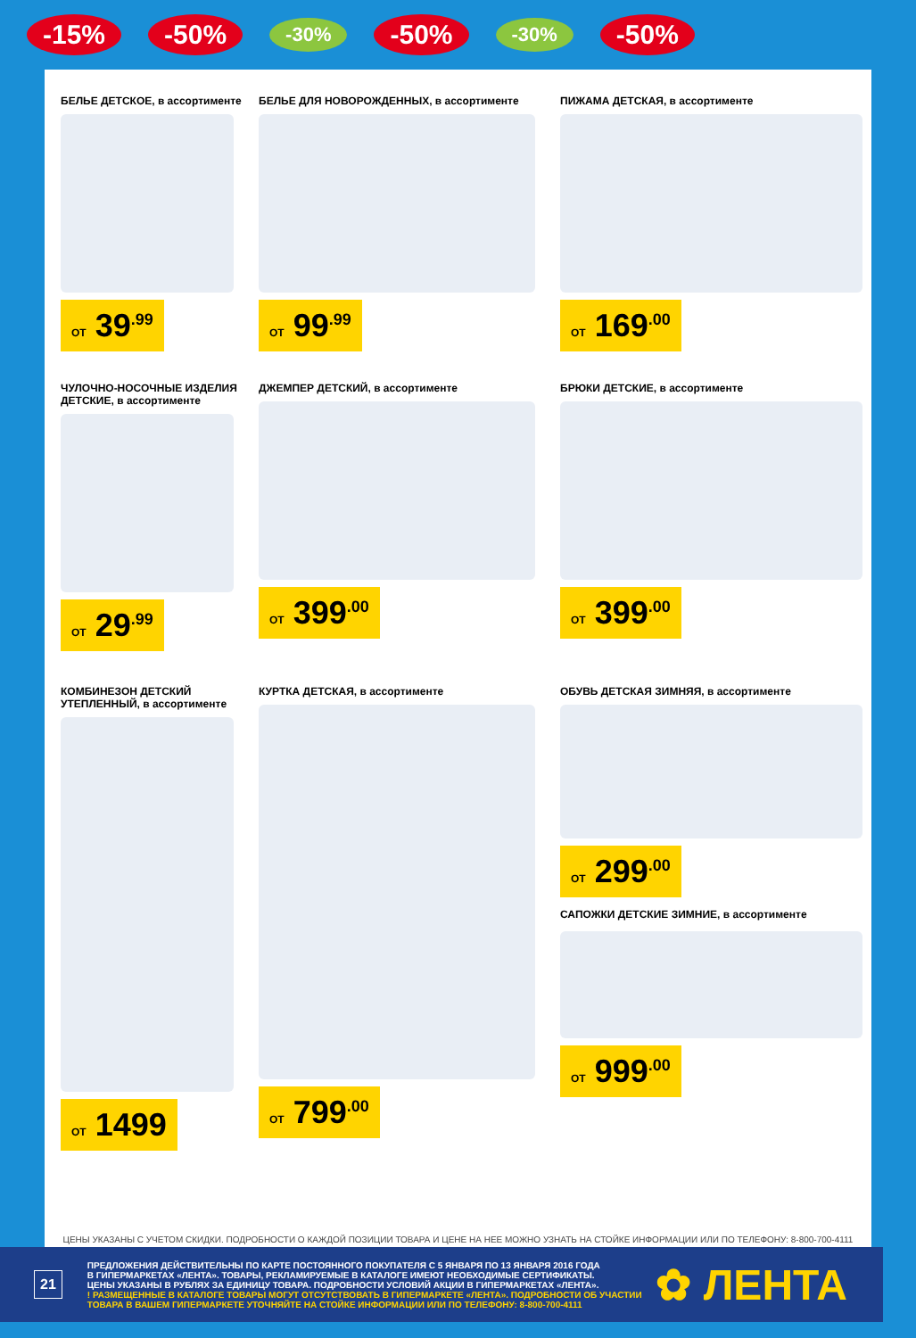-15% -50% -30% -50% -30% -50%
БЕЛЬЕ ДЕТСКОЕ, в ассортименте
ОТ 39<sup>.99</sup>
БЕЛЬЕ ДЛЯ НОВОРОЖДЕННЫХ, в ассортименте
ОТ 99<sup>.99</sup>
ПИЖАМА ДЕТСКАЯ, в ассортименте
ОТ 169<sup>.00</sup>
ЧУЛОЧНО-НОСОЧНЫЕ ИЗДЕЛИЯ ДЕТСКИЕ, в ассортименте
ОТ 29<sup>.99</sup>
ДЖЕМПЕР ДЕТСКИЙ, в ассортименте
ОТ 399<sup>.00</sup>
БРЮКИ ДЕТСКИЕ, в ассортименте
ОТ 399<sup>.00</sup>
КОМБИНЕЗОН ДЕТСКИЙ УТЕПЛЕННЫЙ, в ассортименте
ОТ 1499
КУРТКА ДЕТСКАЯ, в ассортименте
ОТ 799<sup>.00</sup>
ОБУВЬ ДЕТСКАЯ ЗИМНЯЯ, в ассортименте
ОТ 299<sup>.00</sup>
САПОЖКИ ДЕТСКИЕ ЗИМНИЕ, в ассортименте
ОТ 999<sup>.00</sup>
ЦЕНЫ УКАЗАНЫ С УЧЕТОМ СКИДКИ. ПОДРОБНОСТИ О КАЖДОЙ ПОЗИЦИИ ТОВАРА И ЦЕНЕ НА НЕЕ МОЖНО УЗНАТЬ НА СТОЙКЕ ИНФОРМАЦИИ ИЛИ ПО ТЕЛЕФОНУ: 8-800-700-4111
21
ПРЕДЛОЖЕНИЯ ДЕЙСТВИТЕЛЬНЫ ПО КАРТЕ ПОСТОЯННОГО ПОКУПАТЕЛЯ С 5 ЯНВАРЯ ПО 13 ЯНВАРЯ 2016 ГОДА
В ГИПЕРМАРКЕТАХ «ЛЕНТА». ТОВАРЫ, РЕКЛАМИРУЕМЫЕ В КАТАЛОГЕ ИМЕЮТ НЕОБХОДИМЫЕ СЕРТИФИКАТЫ.
ЦЕНЫ УКАЗАНЫ В РУБЛЯХ ЗА ЕДИНИЦУ ТОВАРА. ПОДРОБНОСТИ УСЛОВИЙ АКЦИИ В ГИПЕРМАРКЕТАХ «ЛЕНТА».
! РАЗМЕЩЕННЫЕ В КАТАЛОГЕ ТОВАРЫ МОГУТ ОТСУТСТВОВАТЬ В ГИПЕРМАРКЕТЕ «ЛЕНТА». ПОДРОБНОСТИ ОБ УЧАСТИИ
ТОВАРА В ВАШЕМ ГИПЕРМАРКЕТЕ УТОЧНЯЙТЕ НА СТОЙКЕ ИНФОРМАЦИИ ИЛИ ПО ТЕЛЕФОНУ: 8-800-700-4111
✿ ЛЕНТА